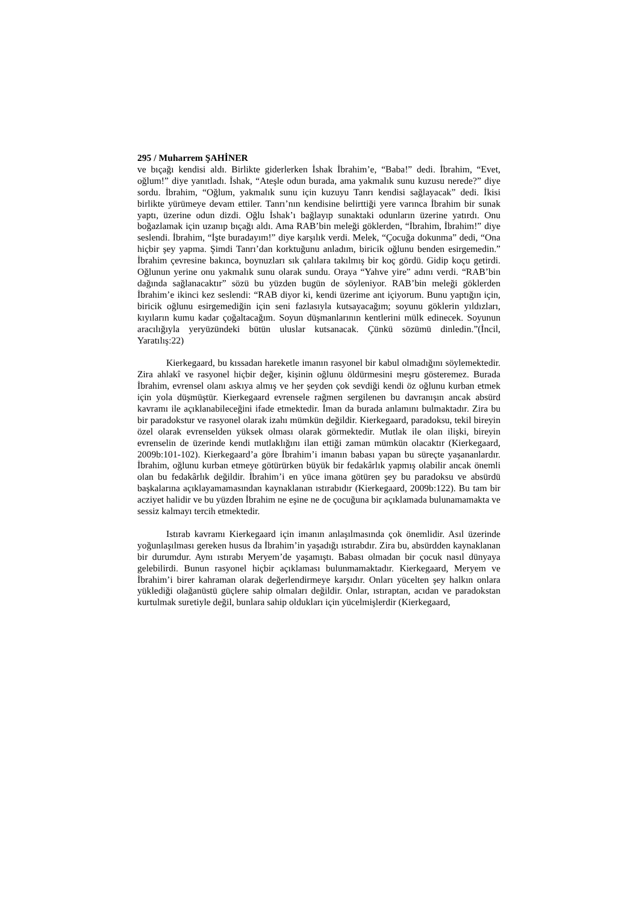295 / Muharrem ŞAHİNER
ve bıçağı kendisi aldı. Birlikte giderlerken İshak İbrahim’e, “Baba!” dedi. İbrahim, “Evet, oğlum!” diye yanıtladı. İshak, “Ateşle odun burada, ama yakmalık sunu kuzusu nerede?” diye sordu. İbrahim, “Oğlum, yakmalık sunu için kuzuyu Tanrı kendisi sağlayacak” dedi. İkisi birlikte yürümeye devam ettiler. Tanrı’nın kendisine belirttiği yere varınca İbrahim bir sunak yaptı, üzerine odun dizdi. Oğlu İshak’ı bağlayıp sunaktaki odunların üzerine yatırdı. Onu boğazlamak için uzanıp bıçağı aldı. Ama RAB’bin meleği göklerden, “İbrahim, İbrahim!” diye seslendi. İbrahim, “İşte buradayım!” diye karşılık verdi. Melek, “Çocuğa dokunma” dedi, “Ona hiçbir şey yapma. Şimdi Tanrı’dan korktuğunu anladım, biricik oğlunu benden esirgemedin.” İbrahim çevresine bakınca, boynuzları sık çalılara takılmış bir koç gördü. Gidip koçu getirdi. Oğlunun yerine onu yakmalık sunu olarak sundu. Oraya “Yahve yire” adını verdi. “RAB’bin dağında sağlanacaktır” sözü bu yüzden bugün de söyleniyor. RAB’bin meleği göklerden İbrahim’e ikinci kez seslendi: “RAB diyor ki, kendi üzerime ant içiyorum. Bunu yaptığın için, biricik oğlunu esirgemediğin için seni fazlasıyla kutsayacağım; soyunu göklerin yıldızları, kıyıların kumu kadar çoğaltacağım. Soyun düşmanlarının kentlerini mülk edinecek. Soyunun aracılığıyla yeryüzündeki bütün uluslar kutsanacak. Çünkü sözümü dinledin.”(İncil, Yaratılış:22)
Kierkegaard, bu kıssadan hareketle imanın rasyonel bir kabul olmadığını söylemektedir. Zira ahlakî ve rasyonel hiçbir değer, kişinin oğlunu öldürmesini meşru gösteremez. Burada İbrahim, evrensel olanı askıya almış ve her şeyden çok sevdiği kendi öz oğlunu kurban etmek için yola düşmüştür. Kierkegaard evrensele rağmen sergilenen bu davranışın ancak absürd kavramı ile açıklanabileceğini ifade etmektedir. İman da burada anlamını bulmaktadır. Zira bu bir paradokstur ve rasyonel olarak izahı mümkün değildir. Kierkegaard, paradoksu, tekil bireyin özel olarak evrenselden yüksek olması olarak görmektedir. Mutlak ile olan ilişki, bireyin evrenselin de üzerinde kendi mutlaklığını ilan ettiği zaman mümkün olacaktır (Kierkegaard, 2009b:101-102). Kierkegaard’a göre İbrahim’i imanın babası yapan bu süreçte yaşananlardır. İbrahim, oğlunu kurban etmeye götürürken büyük bir fedakârlık yapmış olabilir ancak önemli olan bu fedakârlık değildir. İbrahim’i en yüce imana götüren şey bu paradoksu ve absürdü başkalarına açıklayamamasından kaynaklanan ıstırabıdır (Kierkegaard, 2009b:122). Bu tam bir acziyet halidir ve bu yüzden İbrahim ne eşine ne de çocuğuna bir açıklamada bulunamamakta ve sessiz kalmayı tercih etmektedir.
Istırab kavramı Kierkegaard için imanın anlaşılmasında çok önemlidir. Asıl üzerinde yoğunlaşılması gereken husus da İbrahim’in yaşadığı ıstırabdır. Zira bu, absürdden kaynaklanan bir durumdur. Aynı ıstırabı Meryem’de yaşamıştı. Babası olmadan bir çocuk nasıl dünyaya gelebilirdi. Bunun rasyonel hiçbir açıklaması bulunmamaktadır. Kierkegaard, Meryem ve İbrahim’i birer kahraman olarak değerlendirmeye karşıdır. Onları yücelten şey halkın onlara yüklediği olağanüstü güçlere sahip olmaları değildir. Onlar, ıstıraptan, acıdan ve paradokstan kurtulmak suretiyle değil, bunlara sahip oldukları için yücelmişlerdir (Kierkegaard,